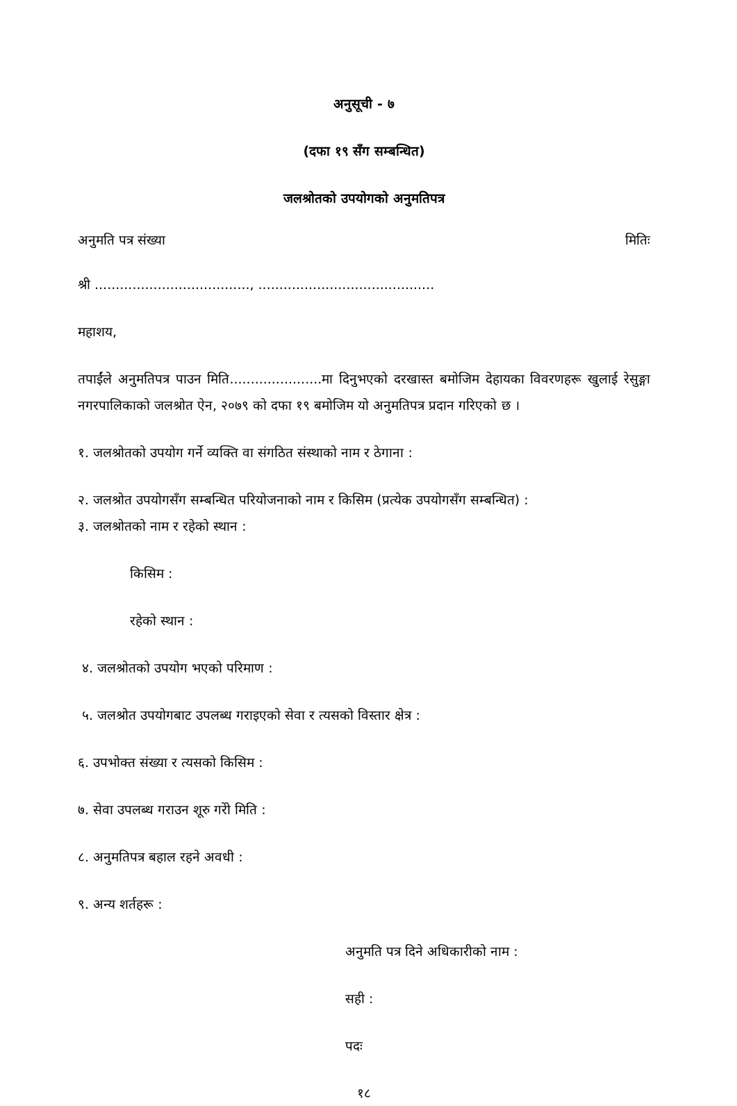अनुसूची - ७
(दफा १९ सँग सम्बन्धित)
जलश्रोतको उपयोगको अनुमतिपत्र
अनुमति पत्र संख्या मितिः
श्री ....................................., ..........................................
महाशय,
तपाईंले अनुमतिपत्र पाउन मिति......................मा दिनुभएको दरखास्त बमोजिम देहायका विवरणहरू खुलाई रेसुङ्गा नगरपालिकाको जलश्रोत ऐन, २०७९ को दफा १९ बमोजिम यो अनुमतिपत्र प्रदान गरिएको छ ।
१. जलश्रोतको उपयोग गर्ने व्यक्ति वा संगठित संस्थाको नाम र ठेगाना :
२. जलश्रोत उपयोगसँग सम्बन्धित परियोजनाको नाम र किसिम (प्रत्येक उपयोगसँग सम्बन्धित) :
३. जलश्रोतको नाम र रहेको स्थान :
किसिम :
रहेको स्थान :
४. जलश्रोतको उपयोग भएको परिमाण :
५. जलश्रोत उपयोगबाट उपलब्ध गराइएको सेवा र त्यसको विस्तार क्षेत्र :
६. उपभोक्त संख्या र त्यसको किसिम :
७. सेवा उपलब्ध गराउन शूरु गरेो मिति :
८. अनुमतिपत्र बहाल रहने अवधी :
९. अन्य शर्तहरू :
अनुमति पत्र दिने अधिकारीको नाम :
सही :
पदः
१८